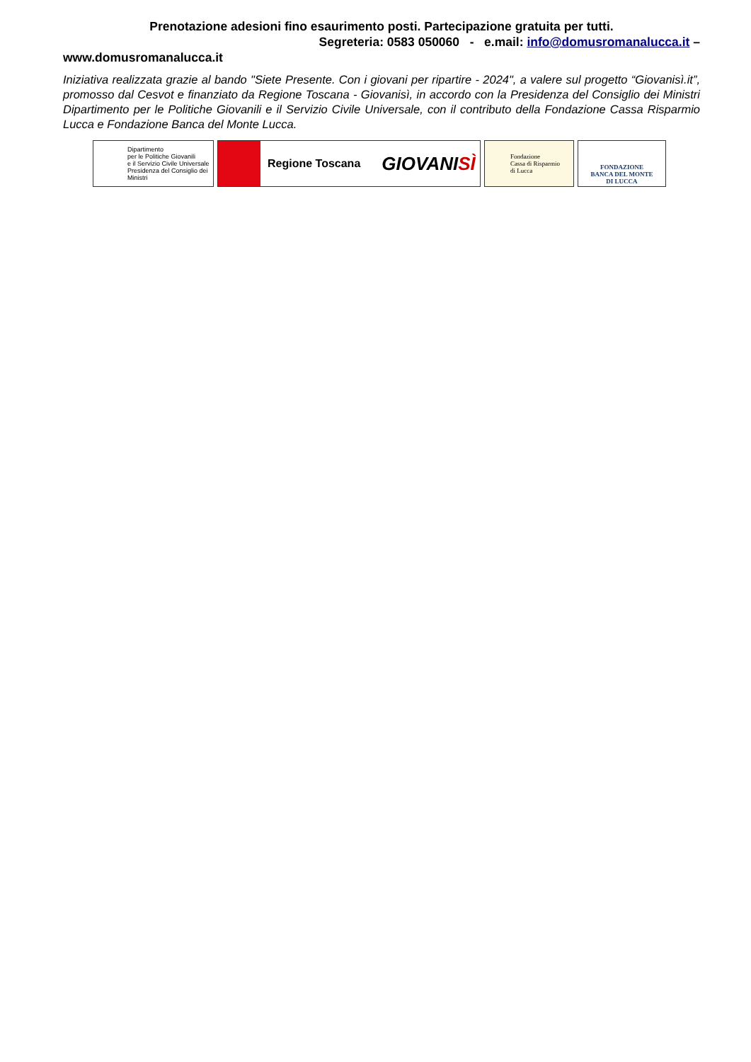Prenotazione adesioni fino esaurimento posti. Partecipazione gratuita per tutti.
Segreteria: 0583 050060 - e.mail: info@domusromanalucca.it –
www.domusromanalucca.it
Iniziativa realizzata grazie al bando "Siete Presente. Con i giovani per ripartire - 2024", a valere sul progetto “Giovanisì.it”, promosso dal Cesvot e finanziato da Regione Toscana - Giovanisì, in accordo con la Presidenza del Consiglio dei Ministri Dipartimento per le Politiche Giovanili e il Servizio Civile Universale, con il contributo della Fondazione Cassa Risparmio Lucca e Fondazione Banca del Monte Lucca.
Dipartimento
per le Politiche Giovanili
e il Servizio Civile Universale
Presidenza del Consiglio dei Ministri
Regione Toscana GIOVANISÌ
Fondazione
Cassa di Risparmio
di Lucca
FONDAZIONE
BANCA DEL MONTE
DI LUCCA